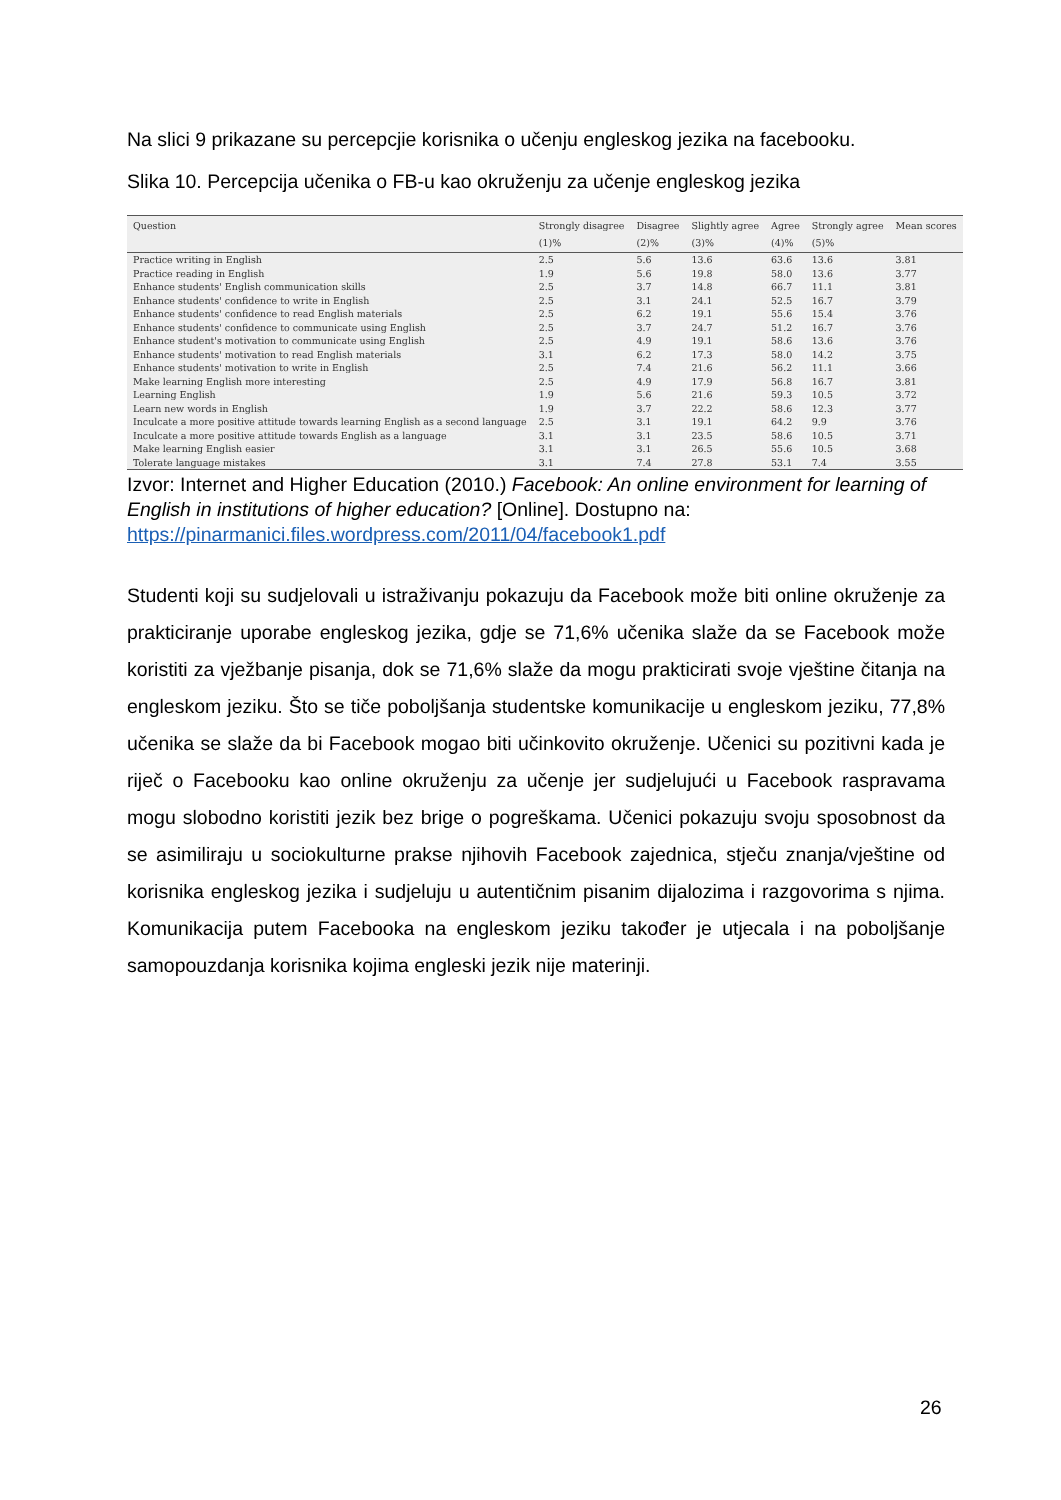Na slici 9 prikazane su percepcjie korisnika o učenju engleskog jezika na facebooku.
Slika 10. Percepcija učenika o FB-u kao okruženju za učenje engleskog jezika
| Question | Strongly disagree | Disagree | Slightly agree | Agree | Strongly agree | Mean scores |
| --- | --- | --- | --- | --- | --- | --- |
| | (1)% | (2)% | (3)% | (4)% | (5)% | |
| Practice writing in English | 2.5 | 5.6 | 13.6 | 63.6 | 13.6 | 3.81 |
| Practice reading in English | 1.9 | 5.6 | 19.8 | 58.0 | 13.6 | 3.77 |
| Enhance students' English communication skills | 2.5 | 3.7 | 14.8 | 66.7 | 11.1 | 3.81 |
| Enhance students' confidence to write in English | 2.5 | 3.1 | 24.1 | 52.5 | 16.7 | 3.79 |
| Enhance students' confidence to read English materials | 2.5 | 6.2 | 19.1 | 55.6 | 15.4 | 3.76 |
| Enhance students' confidence to communicate using English | 2.5 | 3.7 | 24.7 | 51.2 | 16.7 | 3.76 |
| Enhance student's motivation to communicate using English | 2.5 | 4.9 | 19.1 | 58.6 | 13.6 | 3.76 |
| Enhance students' motivation to read English materials | 3.1 | 6.2 | 17.3 | 58.0 | 14.2 | 3.75 |
| Enhance students' motivation to write in English | 2.5 | 7.4 | 21.6 | 56.2 | 11.1 | 3.66 |
| Make learning English more interesting | 2.5 | 4.9 | 17.9 | 56.8 | 16.7 | 3.81 |
| Learning English | 1.9 | 5.6 | 21.6 | 59.3 | 10.5 | 3.72 |
| Learn new words in English | 1.9 | 3.7 | 22.2 | 58.6 | 12.3 | 3.77 |
| Inculcate a more positive attitude towards learning English as a second language | 2.5 | 3.1 | 19.1 | 64.2 | 9.9 | 3.76 |
| Inculcate a more positive attitude towards English as a language | 3.1 | 3.1 | 23.5 | 58.6 | 10.5 | 3.71 |
| Make learning English easier | 3.1 | 3.1 | 26.5 | 55.6 | 10.5 | 3.68 |
| Tolerate language mistakes | 3.1 | 7.4 | 27.8 | 53.1 | 7.4 | 3.55 |
Izvor: Internet and Higher Education (2010.) Facebook: An online environment for learning of English in institutions of higher education? [Online]. Dostupno na: https://pinarmanici.files.wordpress.com/2011/04/facebook1.pdf
Studenti koji su sudjelovali u istraživanju pokazuju da Facebook može biti online okruženje za prakticiranje uporabe engleskog jezika, gdje se 71,6% učenika slaže da se Facebook može koristiti za vježbanje pisanja, dok se 71,6% slaže da mogu prakticirati svoje vještine čitanja na engleskom jeziku. Što se tiče poboljšanja studentske komunikacije u engleskom jeziku, 77,8% učenika se slaže da bi Facebook mogao biti učinkovito okruženje. Učenici su pozitivni kada je riječ o Facebooku kao online okruženju za učenje jer sudjelujući u Facebook raspravama mogu slobodno koristiti jezik bez brige o pogreškama. Učenici pokazuju svoju sposobnost da se asimiliraju u sociokulturne prakse njihovih Facebook zajednica, stječu znanja/vještine od korisnika engleskog jezika i sudjeluju u autentičnim pisanim dijalozima i razgovorima s njima. Komunikacija putem Facebooka na engleskom jeziku također je utjecala i na poboljšanje samopouzdanja korisnika kojima engleski jezik nije materinji.
26